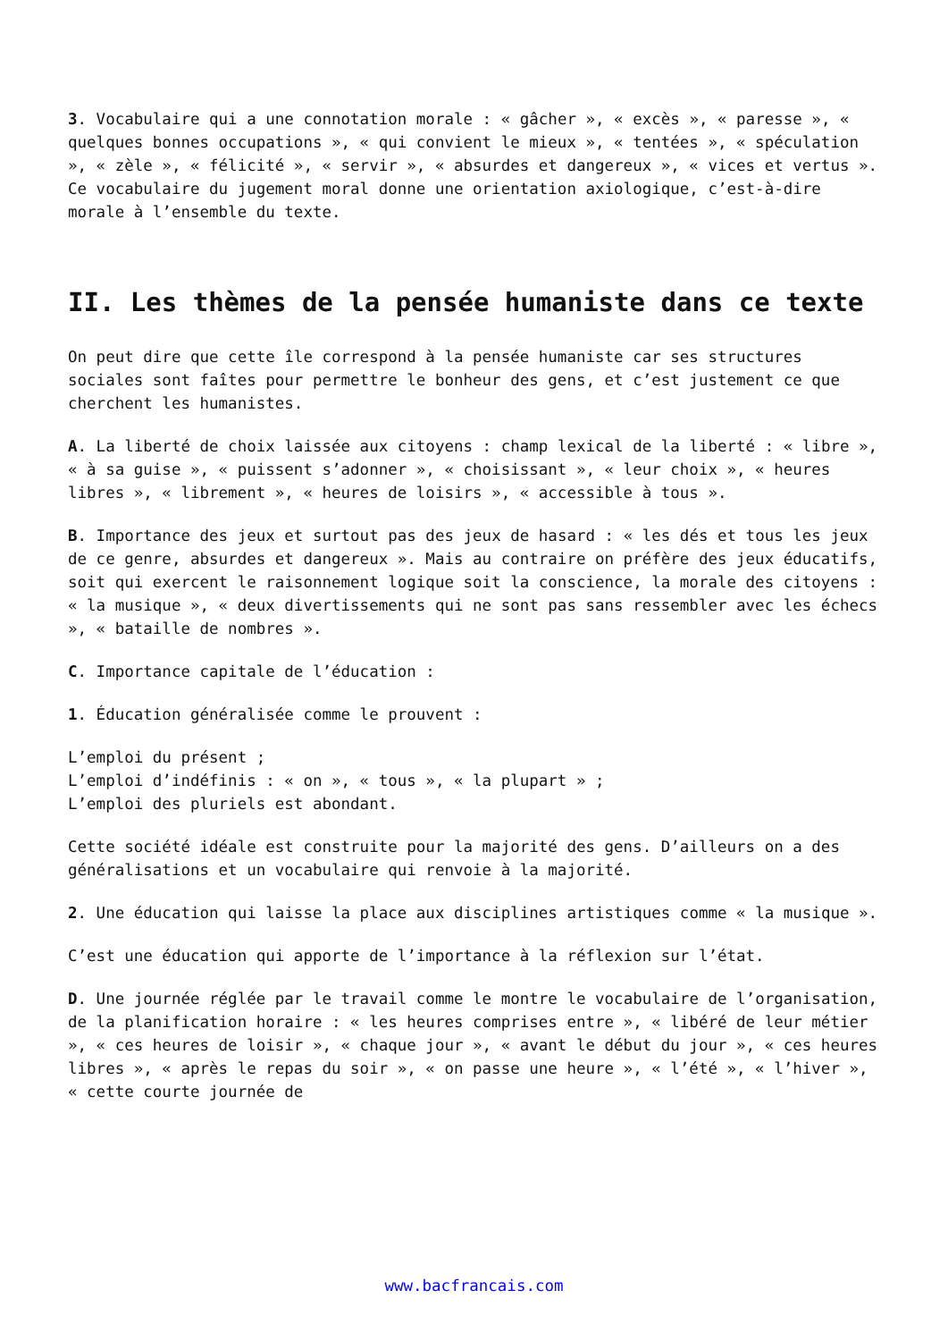3. Vocabulaire qui a une connotation morale : « gâcher », « excès », « paresse », « quelques bonnes occupations », « qui convient le mieux », « tentées », « spéculation », « zèle », « félicité », « servir », « absurdes et dangereux », « vices et vertus ». Ce vocabulaire du jugement moral donne une orientation axiologique, c’est-à-dire morale à l’ensemble du texte.
II. Les thèmes de la pensée humaniste dans ce texte
On peut dire que cette île correspond à la pensée humaniste car ses structures sociales sont faîtes pour permettre le bonheur des gens, et c’est justement ce que cherchent les humanistes.
A. La liberté de choix laissée aux citoyens : champ lexical de la liberté : « libre », « à sa guise », « puissent s’adonner », « choisissant », « leur choix », « heures libres », « librement », « heures de loisirs », « accessible à tous ».
B. Importance des jeux et surtout pas des jeux de hasard : « les dés et tous les jeux de ce genre, absurdes et dangereux ». Mais au contraire on préfère des jeux éducatifs, soit qui exercent le raisonnement logique soit la conscience, la morale des citoyens : « la musique », « deux divertissements qui ne sont pas sans ressembler avec les échecs », « bataille de nombres ».
C. Importance capitale de l’éducation :
1. Éducation généralisée comme le prouvent :
L’emploi du présent ;
L’emploi d’indéfinis : « on », « tous », « la plupart » ;
L’emploi des pluriels est abondant.
Cette société idéale est construite pour la majorité des gens. D’ailleurs on a des généralisations et un vocabulaire qui renvoie à la majorité.
2. Une éducation qui laisse la place aux disciplines artistiques comme « la musique ».
C’est une éducation qui apporte de l’importance à la réflexion sur l’état.
D. Une journée réglée par le travail comme le montre le vocabulaire de l’organisation, de la planification horaire : « les heures comprises entre », « libéré de leur métier », « ces heures de loisir », « chaque jour », « avant le début du jour », « ces heures libres », « après le repas du soir », « on passe une heure », « l’été », « l’hiver », « cette courte journée de
www.bacfrancais.com